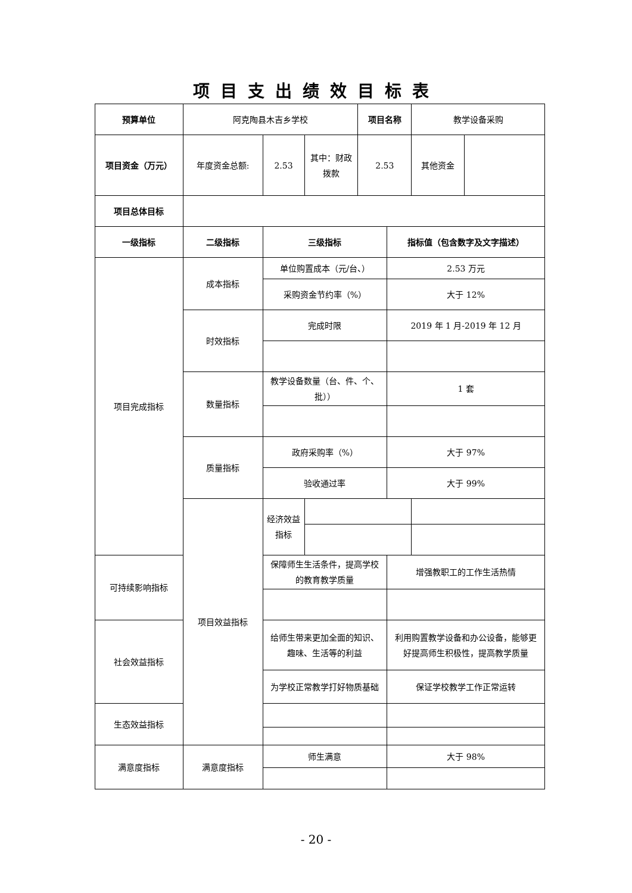项目支出绩效目标表
| 预算单位 | 阿克陶县木吉乡学校 | | | 项目名称 | | 教学设备采购 | |
| 项目资金（万元） | 年度资金总额: | 2.53 | 其中：财政拨款 | 2.53 | | 其他资金 | |
| 项目总体目标 | | | | | | | |
| 一级指标 | 二级指标 | 三级指标 | | | 指标值（包含数字及文字描述） | | |
| 项目完成指标 | 成本指标 | 单位购置成本（元/台、） | | | 2.53 万元 | | |
| | | 采购资金节约率（%） | | | 大于 12% | | |
| | 时效指标 | 完成时限 | | | 2019 年 1 月-2019 年 12 月 | | |
| | 数量指标 | 教学设备数量（台、件、个、批）） | | | 1 套 | | |
| | 质量指标 | 政府采购率（%） | | | 大于 97% | | |
| | | 验收通过率 | | | 大于 99% | | |
| | 项目效益指标 | 经济效益指标 | | | | | |
| 可持续影响指标 | | 保障师生生活条件，提高学校的教育教学质量 | | | 增强教职工的工作生活热情 | | |
| 社会效益指标 | | 给师生带来更加全面的知识、趣味、生活等的利益 | | | 利用购置教学设备和办公设备，能够更好提高师生积极性，提高教学质量 | | |
| | | 为学校正常教学打好物质基础 | | | 保证学校教学工作正常运转 | | |
| 生态效益指标 | | | | | | | |
| 满意度指标 | 满意度指标 | 师生满意 | | | 大于 98% | | |
- 20 -